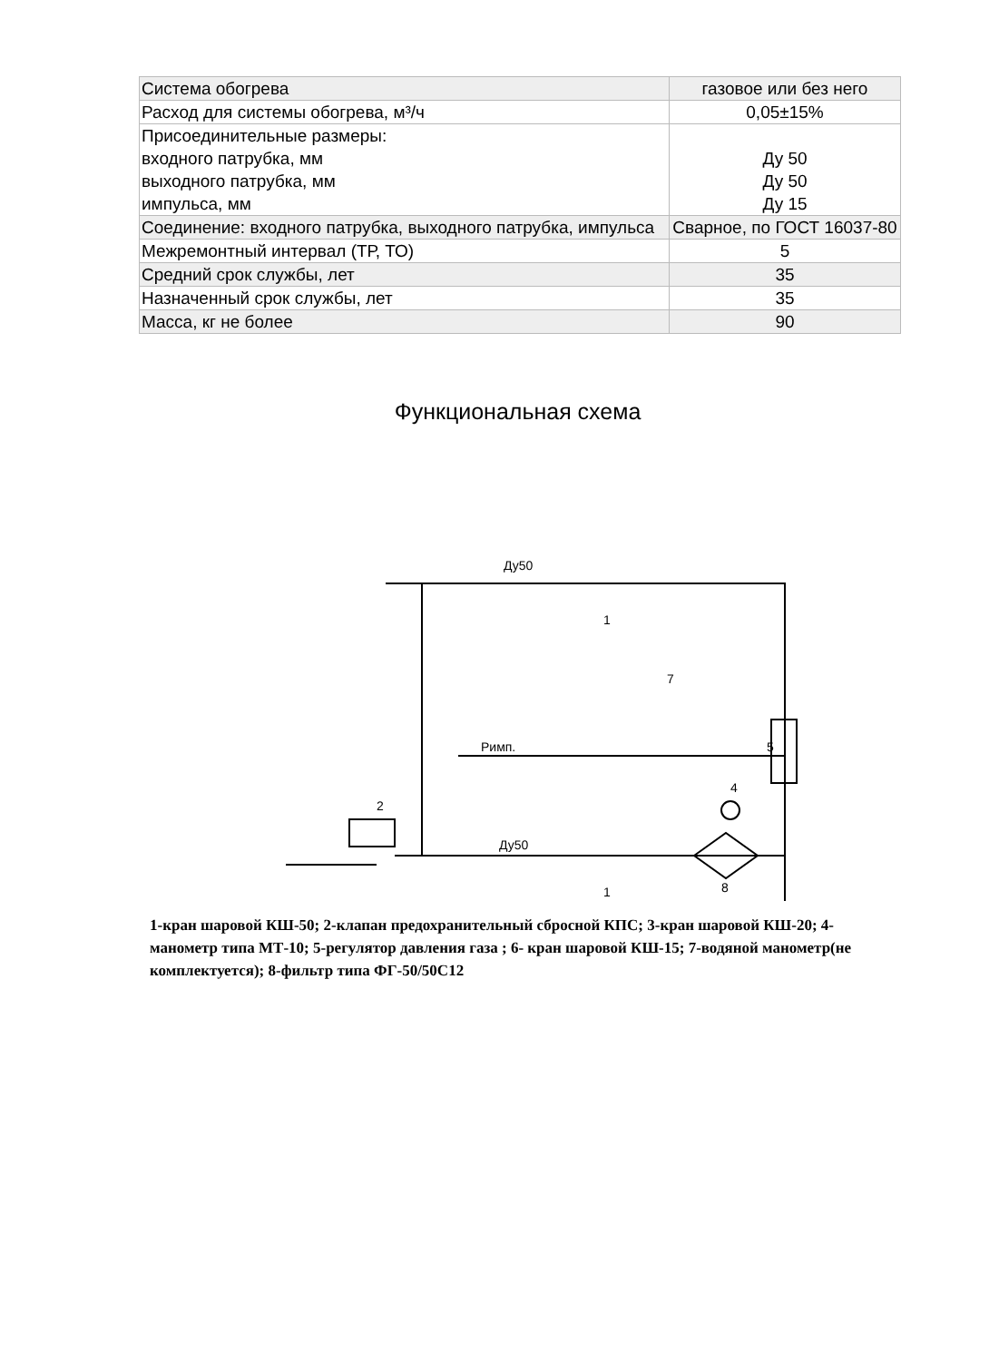| Система обогрева | газовое или без него |
| Расход для системы обогрева, м³/ч | 0,05±15% |
| Присоединительные размеры: входного патрубка, мм выходного патрубка, мм импульса, мм | Ду 50 Ду 50 Ду 15 |
| Соединение: входного патрубка, выходного патрубка, импульса | Сварное, по ГОСТ 16037-80 |
| Межремонтный интервал (ТР, ТО) | 5 |
| Средний срок службы, лет | 35 |
| Назначенный срок службы, лет | 35 |
| Масса, кг не более | 90 |
Функциональная схема
Ду50
Ду50
Римп.
1
1
2
4
5
7
8
1-кран шаровой КШ-50; 2-клапан предохранительный сбросной КПС; 3-кран шаровой КШ-20; 4-манометр типа МТ-10; 5-регулятор давления газа ; 6- кран шаровой КШ-15; 7-водяной манометр(не комплектуется); 8-фильтр типа ФГ-50/50С12